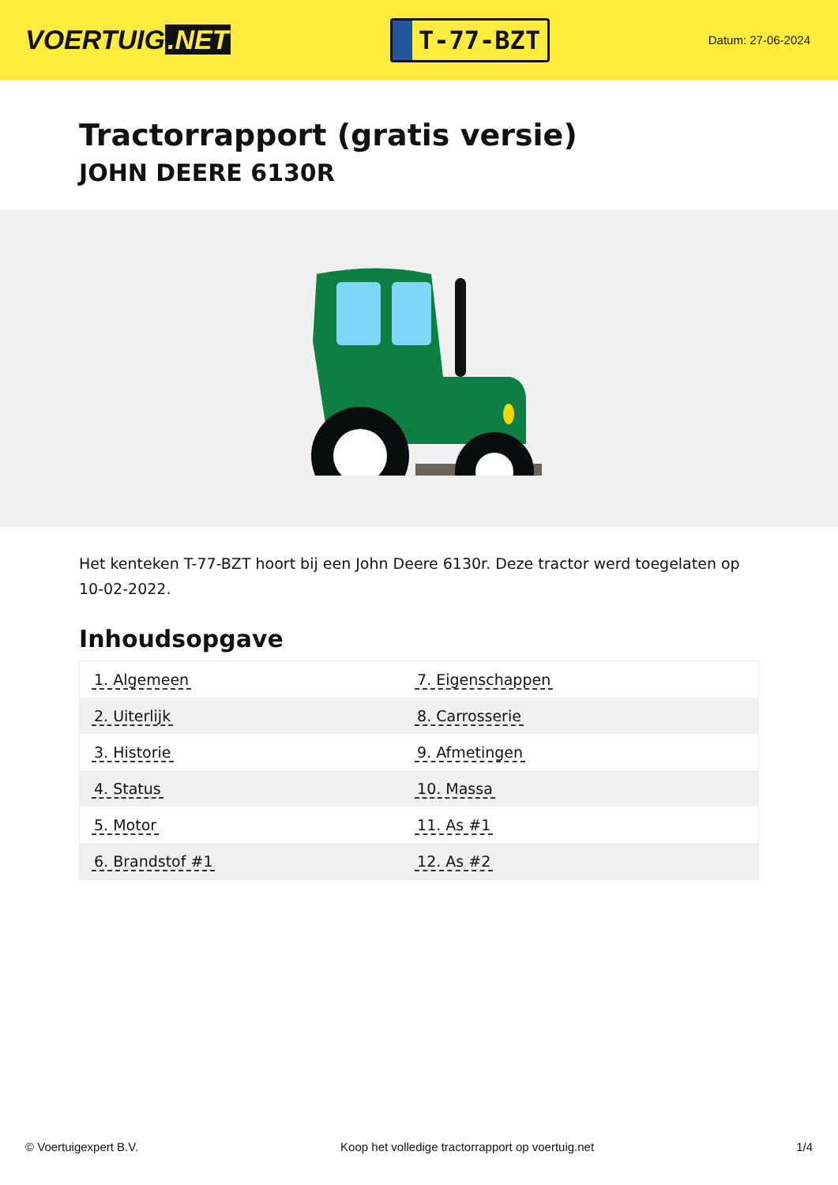VOERTUIG.NET
T-77-BZT
Datum: 27-06-2024
Tractorrapport (gratis versie)
JOHN DEERE 6130R
Het kenteken T-77-BZT hoort bij een John Deere 6130r. Deze tractor werd toegelaten op 10-02-2022.
Inhoudsopgave
| 1. Algemeen | 7. Eigenschappen |
| 2. Uiterlijk | 8. Carrosserie |
| 3. Historie | 9. Afmetingen |
| 4. Status | 10. Massa |
| 5. Motor | 11. As #1 |
| 6. Brandstof #1 | 12. As #2 |
© Voertuigexpert B.V. Koop het volledige tractorrapport op voertuig.net 1/4